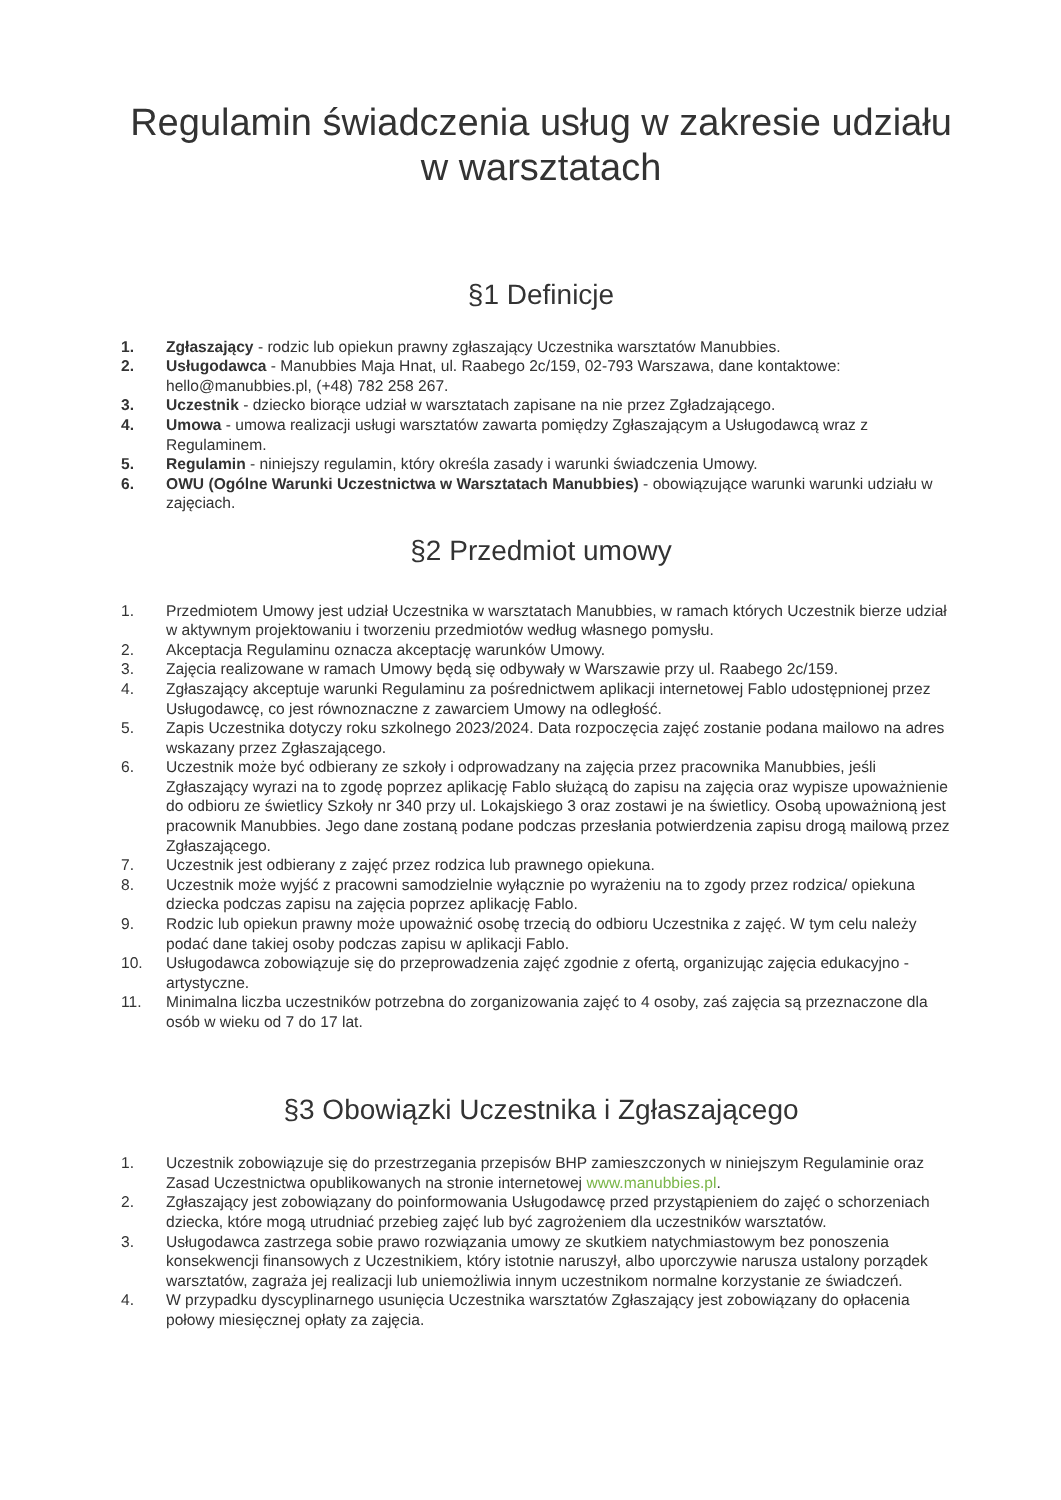Regulamin świadczenia usług w zakresie udziału w warsztatach
§1 Definicje
1. Zgłaszający - rodzic lub opiekun prawny zgłaszający Uczestnika warsztatów Manubbies.
2. Usługodawca - Manubbies Maja Hnat, ul. Raabego 2c/159, 02-793 Warszawa, dane kontaktowe: hello@manubbies.pl, (+48) 782 258 267.
3. Uczestnik - dziecko biorące udział w warsztatach zapisane na nie przez Zgładzającego.
4. Umowa - umowa realizacji usługi warsztatów zawarta pomiędzy Zgłaszającym a Usługodawcą wraz z Regulaminem.
5. Regulamin - niniejszy regulamin, który określa zasady i warunki świadczenia Umowy.
6. OWU (Ogólne Warunki Uczestnictwa w Warsztatach Manubbies) - obowiązujące warunki warunki udziału w zajęciach.
§2 Przedmiot umowy
1. Przedmiotem Umowy jest udział Uczestnika w warsztatach Manubbies, w ramach których Uczestnik bierze udział w aktywnym projektowaniu i tworzeniu przedmiotów według własnego pomysłu.
2. Akceptacja Regulaminu oznacza akceptację warunków Umowy.
3. Zajęcia realizowane w ramach Umowy będą się odbywały w Warszawie przy ul. Raabego 2c/159.
4. Zgłaszający akceptuje warunki Regulaminu za pośrednictwem aplikacji internetowej Fablo udostępnionej przez Usługodawcę, co jest równoznaczne z zawarciem Umowy na odległość.
5. Zapis Uczestnika dotyczy roku szkolnego 2023/2024. Data rozpoczęcia zajęć zostanie podana mailowo na adres wskazany przez Zgłaszającego.
6. Uczestnik może być odbierany ze szkoły i odprowadzany na zajęcia przez pracownika Manubbies, jeśli Zgłaszający wyrazi na to zgodę poprzez aplikację Fablo służącą do zapisu na zajęcia oraz wypisze upoważnienie do odbioru ze świetlicy Szkoły nr 340 przy ul. Lokajskiego 3 oraz zostawi je na świetlicy. Osobą upoważnioną jest pracownik Manubbies. Jego dane zostaną podane podczas przesłania potwierdzenia zapisu drogą mailową przez Zgłaszającego.
7. Uczestnik jest odbierany z zajęć przez rodzica lub prawnego opiekuna.
8. Uczestnik może wyjść z pracowni samodzielnie wyłącznie po wyrażeniu na to zgody przez rodzica/ opiekuna dziecka podczas zapisu na zajęcia poprzez aplikację Fablo.
9. Rodzic lub opiekun prawny może upoważnić osobę trzecią do odbioru Uczestnika z zajęć. W tym celu należy podać dane takiej osoby podczas zapisu w aplikacji Fablo.
10. Usługodawca zobowiązuje się do przeprowadzenia zajęć zgodnie z ofertą, organizując zajęcia edukacyjno - artystyczne.
11. Minimalna liczba uczestników potrzebna do zorganizowania zajęć to 4 osoby, zaś zajęcia są przeznaczone dla osób w wieku od 7 do 17 lat.
§3 Obowiązki Uczestnika i Zgłaszającego
1. Uczestnik zobowiązuje się do przestrzegania przepisów BHP zamieszczonych w niniejszym Regulaminie oraz Zasad Uczestnictwa opublikowanych na stronie internetowej www.manubbies.pl.
2. Zgłaszający jest zobowiązany do poinformowania Usługodawcę przed przystąpieniem do zajęć o schorzeniach dziecka, które mogą utrudniać przebieg zajęć lub być zagrożeniem dla uczestników warsztatów.
3. Usługodawca zastrzega sobie prawo rozwiązania umowy ze skutkiem natychmiastowym bez ponoszenia konsekwencji finansowych z Uczestnikiem, który istotnie naruszył, albo uporczywie narusza ustalony porządek warsztatów, zagraża jej realizacji lub uniemożliwia innym uczestnikom normalne korzystanie ze świadczeń.
4. W przypadku dyscyplinarnego usunięcia Uczestnika warsztatów Zgłaszający jest zobowiązany do opłacenia połowy miesięcznej opłaty za zajęcia.